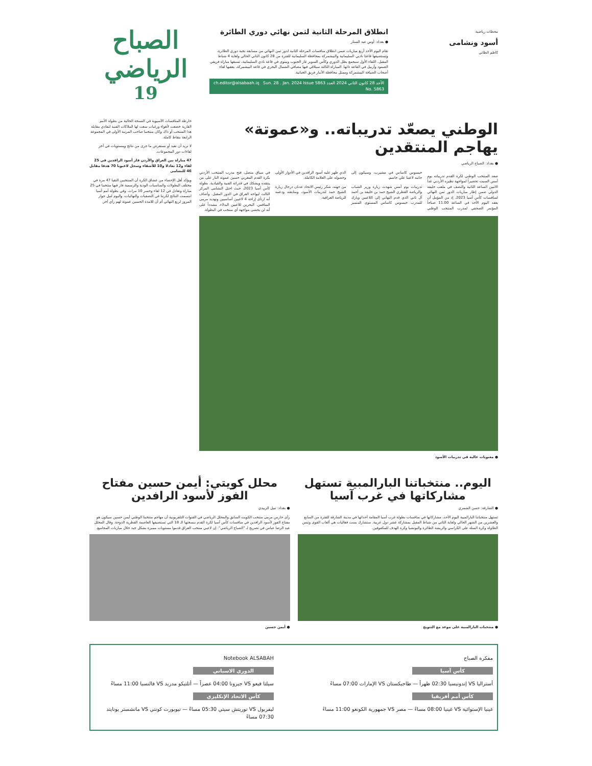انطلاق المرحلة الثانية لثمن نهائي دوري الطائرة
● بغداد: أوس عبد الستار
تقام اليوم الأحد أربع مباريات ضمن انطلاق منافسات المرحلة الثانية لدور ثمن النهائي من مسابقة نخبة دوري الطائرة، وتستضيفها قاعتا ناديي السليمانية والبيشمركة بمحافظة السليمانية للفترة من 28 كانون الثاني الحالي ولغاية 4 شباط المقبل. اللقاء الأول سيجمع بطل الدوري وكأس السوبر غاز الجنوب ونينوى في قاعة نادي السليمانية، تسبقها مباراة فريقي الصمود وأربيل في القاعة ذاتها. المباراة الثالثة سيلاقي فيها مصافي الشمال البحري في قاعة البيشمركة، يعقبها لقاء أصحاب الضيافة البيشمركة وممثل محافظة الأنبار فريق الحبانية.
الأحد 28 كانون الثاني 2024 العدد 5863 Sun. 28 . Jan. 2024 Issue No. 5863 ch.editor@alsabaah.iq
الصباح الرياضي
19
محطات رياضية
أسود ونشامى
كاظم الطائي
الوطني يصعّد تدريباته.. و«عموتة» يهاجم المنتقدين
● بغداد: الصباح الرياضي
صعد المنتخب الوطني لكرة القدم تدريباته يوم أمس السبت تحضيراً لمواجهة نظيره الأردني غداً الاثنين الساعة الثانية والنصف في ملعب خليفه الدولي ضمن إطار مباريات الدور ثمن النهائي لمنافسات كأس آسيا 2023. إذ من المؤمل أن يعقد اليوم الأحد في الساعة 11:00 صباحاً المؤتمر الصحفي لمدرب المنتخب الوطني خيسوس كاساس في مشيرب، وسيكون إلى جانبه لاعبنا علي جاسم.
تدريبات يوم أمس شهدت زيارة وزير الشباب والرياضة القطري الشيخ حمد بن خليفة بن أحمد آل ثاني الذي قدم التهاني إلى اللاعبين وبارك للمدرب خيسوس كاساس المستوى المتميز الذي ظهر عليه أسود الرافدين في الأدوار الأولى وحصوله على العلامة الكاملة.
من جهته، شكر رئيس الاتحاد عدنان درجال زيارة الشيخ حمد لتدريبات الأسود، ومتابعته ودعمه للرياضة العراقية.
في سياق متصل، فتح مدرب المنتخب الأردني بكرة القدم المغربي حسين عموتة النار على من ينتقده ويشكك في قدراته الفنية والقيادية. بطولة كأس آسيا 2023، حيث احتل النشامى المركز الثالث ليواجه العراق في الدور المقبل. وأضاف أنه ارتأى إراحة 4 لاعبين أساسيين وتهديد مرمى المنافس. البحرين للاعبين البدلاء، مشدداً على أنه لن يخشى مواجهة أي منتخب في البطولة.
● معنويات عالية في تدريبات الأسود
خارطة المنافسات الآسيوية في النسخة الحالية من بطولة الأمم القارية خضعت لأهواء ورغبات سعت لها الملاكات الفنية لتفادي مقابلة هذا المنتخب أو ذاك وكان منتخبنا صاحب المرتبة الأولى في المجموعة الرابعة بنقاط كاملة.
لا نريد أن نعيد أو نستعرض ما جرى من نتائج ومستويات في آخر لقاءات دور المجموعات.
47 مباراة بين العراق والأردن فاز أسود الرافدين في 25 لقاء و12 تعادلا و10 للأشقاء وسجل لاعبونا 70 هدفا مقابل 46 للنشامى
ويؤكد أهل الإحصاء من عشاق الكرة أن المنتخبين التقيا 47 مرة في مختلف البطولات والمناسبات الودية والرسمية فاز فيها منتخبنا في 25 مباراة وتعادل في 12 لقاء وخسر 10 مرات. وفي بطولة أمم آسيا ابتسمت النتائج لكرتنا في التصفيات والنهائيات، واليوم لنيل جواز المرور لربع النهائي أم أن للامذة الحسين عموتة لهم رأي آخر.
اليوم.. منتخباتنا البارالمبية تستهل مشاركاتها في غرب آسيا
● الشارقة: حسن الشمري
تستهل منتخباتنا البارالمبية اليوم الأحد، مشاركاتها في منافسات بطولة غرب آسيا المقامة أحداثها في مدينة الشارقة للفترة من السابع والعشرين من الشهر الحالي ولغاية الثاني من شباط المقبل بمشاركة عشر دول عربية. ستشارك بست فعاليات هي ألعاب القوى وتنس الطاولة وكرة السلة على الكراسي والريشة الطائرة والبوتشيا وكرة الهدف للمكفوفين.
● منتخبات البارالمبية على موعد مع التتويج
محلل كويتي: أيمن حسين مفتاح الفوز لأسود الرافدين
● بغداد: نبيل الزبيدي
رأى حارس مرمى منتخب الكويت السابق والمحلل الرياضي في القنوات التلفزيونية أن مهاجم منتخبنا الوطني أيمن حسين سيكون هو مفتاح الفوز لأسود الرافدين في منافسات كأس آسيا لكرة القدم بنسختها الـ 18 التي تستضيفها العاصمة القطرية الدوحة. وقال المحلل عبد الرضا عباس في تصريح لـ "الصباح الرياضي": إن لاعبي منتخب العراق قدموا مستويات مميزة بشكل جيد خلال مباريات المجاميع.
● أيمن حسين
مفكرة الصباح
كأس آسيا
أستراليا VS إندونيسيا 02:30 ظهراً — طاجيكستان VS الإمارات 07:00 مساءً
كأس أمم أفريقيا
غينيا الإستوائية VS غينيا 08:00 مساءً — مصر VS جمهورية الكونغو 11:00 مساءً
Notebook ALSABAH
الدوري الاسباني
سيلتا فيغو VS جيرونا 04:00 عصراً — أتلتيكو مدريد VS فالنسيا 11:00 مساءً
كأس الاتحاد الإنكليزي
ليفربول VS نوريتش سيتي 05:30 مساءً — نيوبورت كونتي VS مانشستر يونايتد 07:30 مساءً